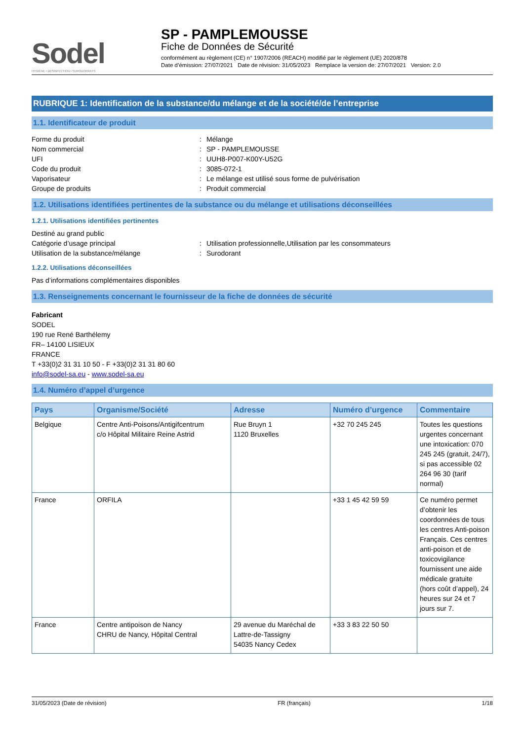Sodel
HYGIÈNE • DÉSINFECTION • SURODORANTS
SP - PAMPLEMOUSSE
Fiche de Données de Sécurité
conformément au règlement (CE) n° 1907/2006 (REACH) modifié par le règlement (UE) 2020/878
Date d’émission: 27/07/2021 Date de révision: 31/05/2023 Remplace la version de: 27/07/2021 Version: 2.0
RUBRIQUE 1: Identification de la substance/du mélange et de la société/de l’entreprise
1.1. Identificateur de produit
Forme du produit: Mélange
Nom commercial: SP - PAMPLEMOUSSE
UFI: UUH8-P007-K00Y-U52G
Code du produit: 3085-072-1
Vaporisateur: Le mélange est utilisé sous forme de pulvérisation
Groupe de produits: Produit commercial
1.2. Utilisations identifiées pertinentes de la substance ou du mélange et utilisations déconseillées
1.2.1. Utilisations identifiées pertinentes
Destiné au grand public
Catégorie d’usage principal: Utilisation professionnelle,Utilisation par les consommateurs
Utilisation de la substance/mélange: Surodorant
1.2.2. Utilisations déconseillées
Pas d’informations complémentaires disponibles
1.3. Renseignements concernant le fournisseur de la fiche de données de sécurité
Fabricant
SODEL
190 rue René Barthélemy
FR– 14100 LISIEUX
FRANCE
T +33(0)2 31 31 10 50 - F +33(0)2 31 31 80 60
info@sodel-sa.eu - www.sodel-sa.eu
1.4. Numéro d’appel d’urgence
| Pays | Organisme/Société | Adresse | Numéro d’urgence | Commentaire |
| --- | --- | --- | --- | --- |
| Belgique | Centre Anti-Poisons/Antigifcentrum c/o Hôpital Militaire Reine Astrid | Rue Bruyn 1 1120 Bruxelles | +32 70 245 245 | Toutes les questions urgentes concernant une intoxication: 070 245 245 (gratuit, 24/7), si pas accessible 02 264 96 30 (tarif normal) |
| France | ORFILA | | +33 1 45 42 59 59 | Ce numéro permet d’obtenir les coordonnées de tous les centres Anti-poison Français. Ces centres anti-poison et de toxicovigilance fournissent une aide médicale gratuite (hors coût d’appel), 24 heures sur 24 et 7 jours sur 7. |
| France | Centre antipoison de Nancy CHRU de Nancy, Hôpital Central | 29 avenue du Maréchal de Lattre-de-Tassigny 54035 Nancy Cedex | +33 3 83 22 50 50 | |
31/05/2023 (Date de révision) FR (français) 1/18